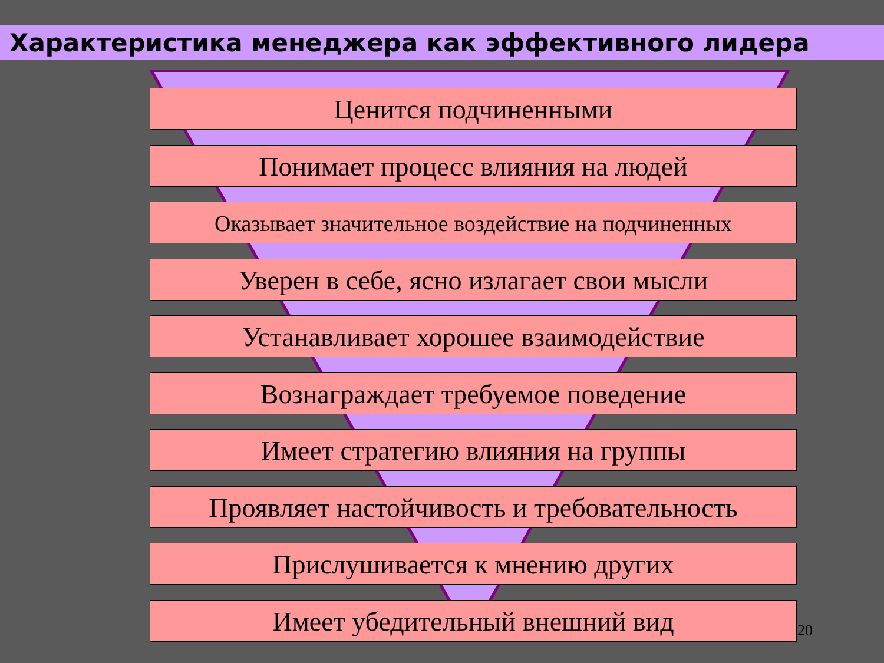Характеристика менеджера как эффективного лидера
Ценится подчиненными
Понимает процесс влияния на людей
Оказывает значительное воздействие на подчиненных
Уверен в себе, ясно излагает свои мысли
Устанавливает хорошее взаимодействие
Вознаграждает требуемое поведение
Имеет стратегию влияния на группы
Проявляет настойчивость и требовательность
Прислушивается к мнению других
Имеет убедительный внешний вид
20